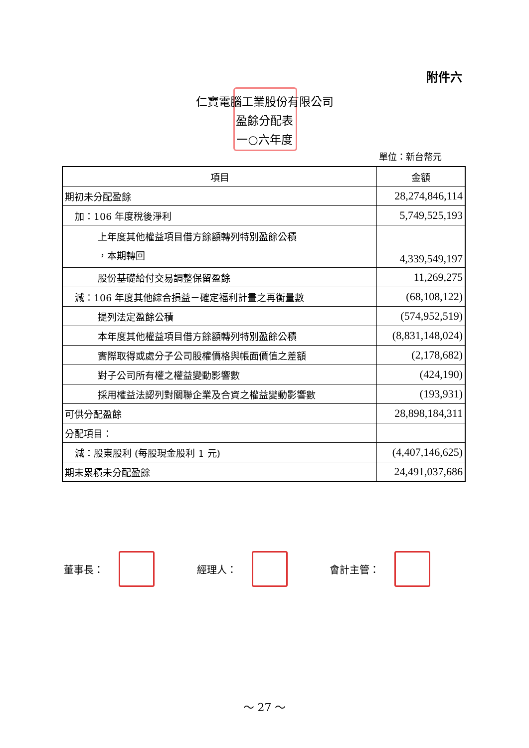附件六
仁寶電腦工業股份有限公司
盈餘分配表
一○六年度
單位：新台幣元
| 項目 | 金額 |
| --- | --- |
| 期初未分配盈餘 | 28,274,846,114 |
| 加：106 年度稅後淨利 | 5,749,525,193 |
| 上年度其他權益項目借方餘額轉列特別盈餘公積 ，本期轉回 | 4,339,549,197 |
| 股份基礎給付交易調整保留盈餘 | 11,269,275 |
| 減：106 年度其他綜合損益－確定福利計畫之再衡量數 | (68,108,122) |
| 提列法定盈餘公積 | (574,952,519) |
| 本年度其他權益項目借方餘額轉列特別盈餘公積 | (8,831,148,024) |
| 實際取得或處分子公司股權價格與帳面價值之差額 | (2,178,682) |
| 對子公司所有權之權益變動影響數 | (424,190) |
| 採用權益法認列對關聯企業及合資之權益變動影響數 | (193,931) |
| 可供分配盈餘 | 28,898,184,311 |
| 分配項目： | |
| 減：股東股利 (每股現金股利 1 元) | (4,407,146,625) |
| 期末累積未分配盈餘 | 24,491,037,686 |
董事長： 經理人： 會計主管：
～ 27 ～